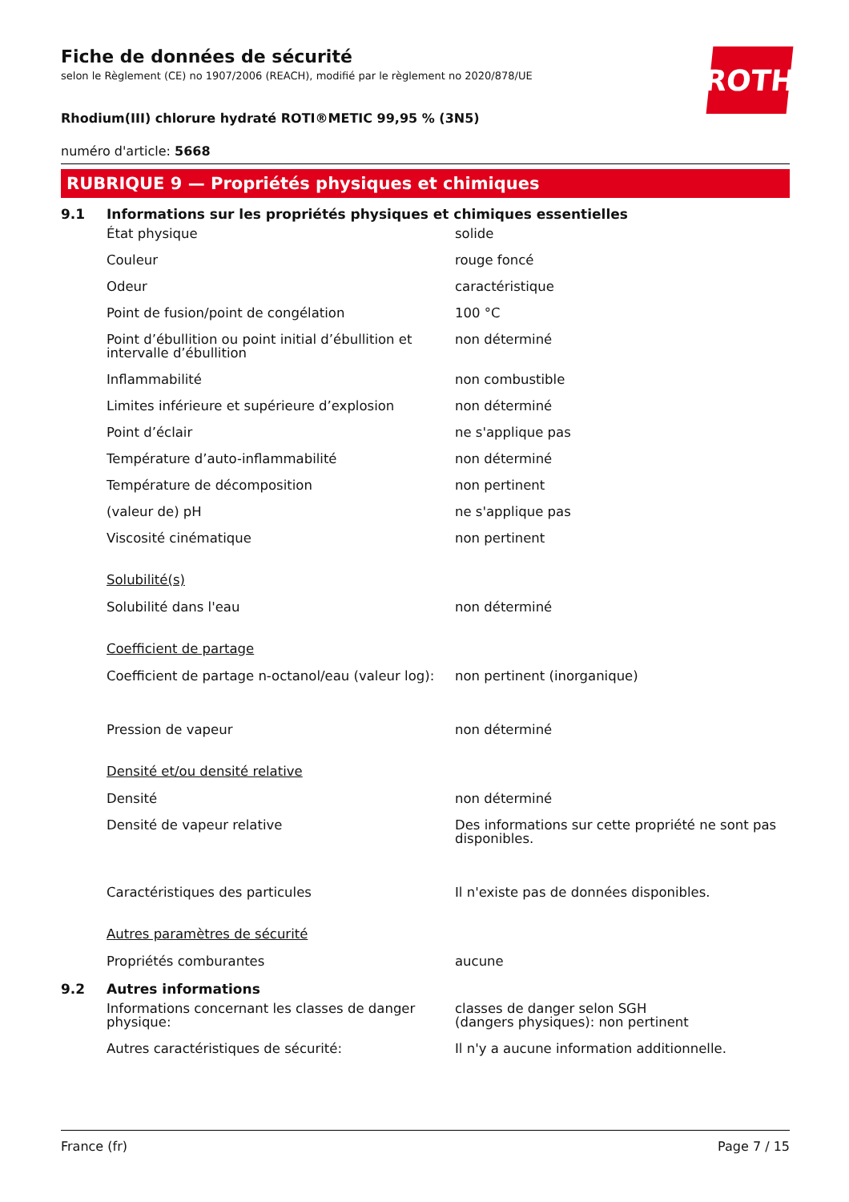ROTH
Fiche de données de sécurité
selon le Règlement (CE) no 1907/2006 (REACH), modifié par le règlement no 2020/878/UE
Rhodium(III) chlorure hydraté ROTI®METIC 99,95 % (3N5)
numéro d'article: 5668
RUBRIQUE 9 — Propriétés physiques et chimiques
9.1 Informations sur les propriétés physiques et chimiques essentielles
État physique solide
Couleur rouge foncé
Odeur caractéristique
Point de fusion/point de congélation 100 °C
Point d’ébullition ou point initial d’ébullition et intervalle d’ébullition
non déterminé
Inflammabilité non combustible
Limites inférieure et supérieure d’explosion
non déterminé
Point d’éclair ne s'applique pas
Température d’auto-inflammabilité non déterminé
Température de décomposition non pertinent
(valeur de) pH ne s'applique pas
Viscosité cinématique non pertinent
Solubilité(s)
Solubilité dans l'eau non déterminé
Coefficient de partage
Coefficient de partage n-octanol/eau (valeur log):
non pertinent (inorganique)
Pression de vapeur non déterminé
Densité et/ou densité relative
Densité non déterminé
Densité de vapeur relative Des informations sur cette propriété ne sont pas disponibles.
Caractéristiques des particules Il n'existe pas de données disponibles.
Autres paramètres de sécurité
Propriétés comburantes aucune
9.2 Autres informations
Informations concernant les classes de danger physique:
classes de danger selon SGH
(dangers physiques): non pertinent
Autres caractéristiques de sécurité: Il n'y a aucune information additionnelle.
France (fr) Page 7 / 15